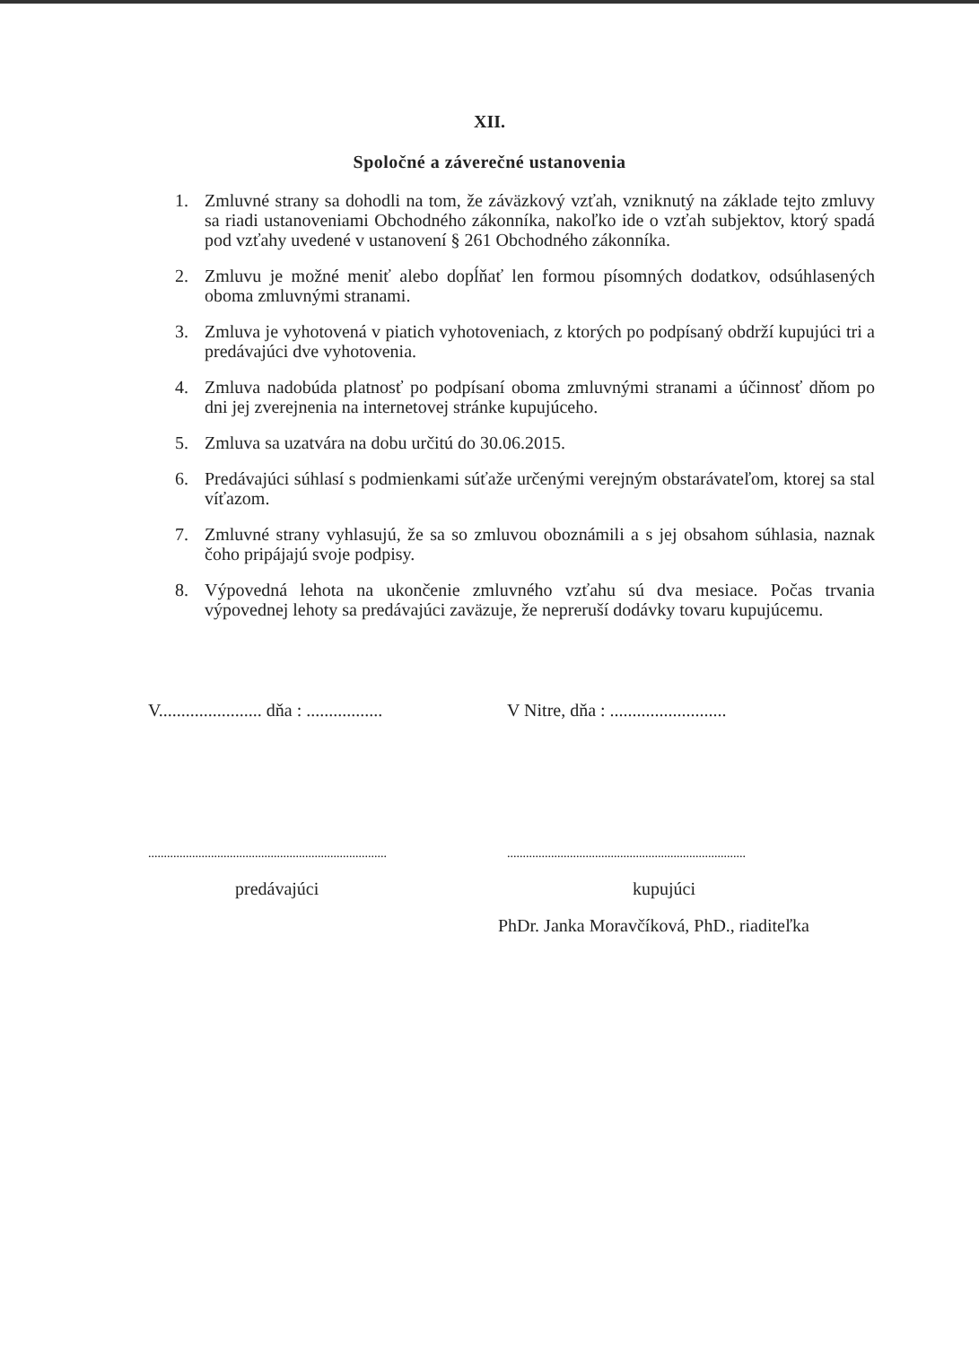XII.
Spoločné a záverečné ustanovenia
1. Zmluvné strany sa dohodli na tom, že záväzkový vzťah, vzniknutý na základe tejto zmluvy sa riadi ustanoveniami Obchodného zákonníka, nakoľko ide o vzťah subjektov, ktorý spadá pod vzťahy uvedené v ustanovení § 261 Obchodného zákonníka.
2. Zmluvu je možné meniť alebo dopĺňať len formou písomných dodatkov, odsúhlasených oboma zmluvnými stranami.
3. Zmluva je vyhotovená v piatich vyhotoveniach, z ktorých po podpísaný obdrží kupujúci tri a predávajúci dve vyhotovenia.
4. Zmluva nadobúda platnosť po podpísaní oboma zmluvnými stranami a účinnosť dňom po dni jej zverejnenia na internetovej stránke kupujúceho.
5. Zmluva sa uzatvára na dobu určitú do 30.06.2015.
6. Predávajúci súhlasí s podmienkami súťaže určenými verejným obstarávateľom, ktorej sa stal víťazom.
7. Zmluvné strany vyhlasujú, že sa so zmluvou oboznámili a s jej obsahom súhlasia, naznak čoho pripájajú svoje podpisy.
8. Výpovedná lehota na ukončenie zmluvného vzťahu sú dva mesiace. Počas trvania výpovednej lehoty sa predávajúci zaväzuje, že nepreruší dodávky tovaru kupujúcemu.
V....................... dňa : .................
V Nitre, dňa : ..........................
............................................................................
............................................................................
predávajúci kupujúci
PhDr. Janka Moravčíková, PhD., riaditeľka